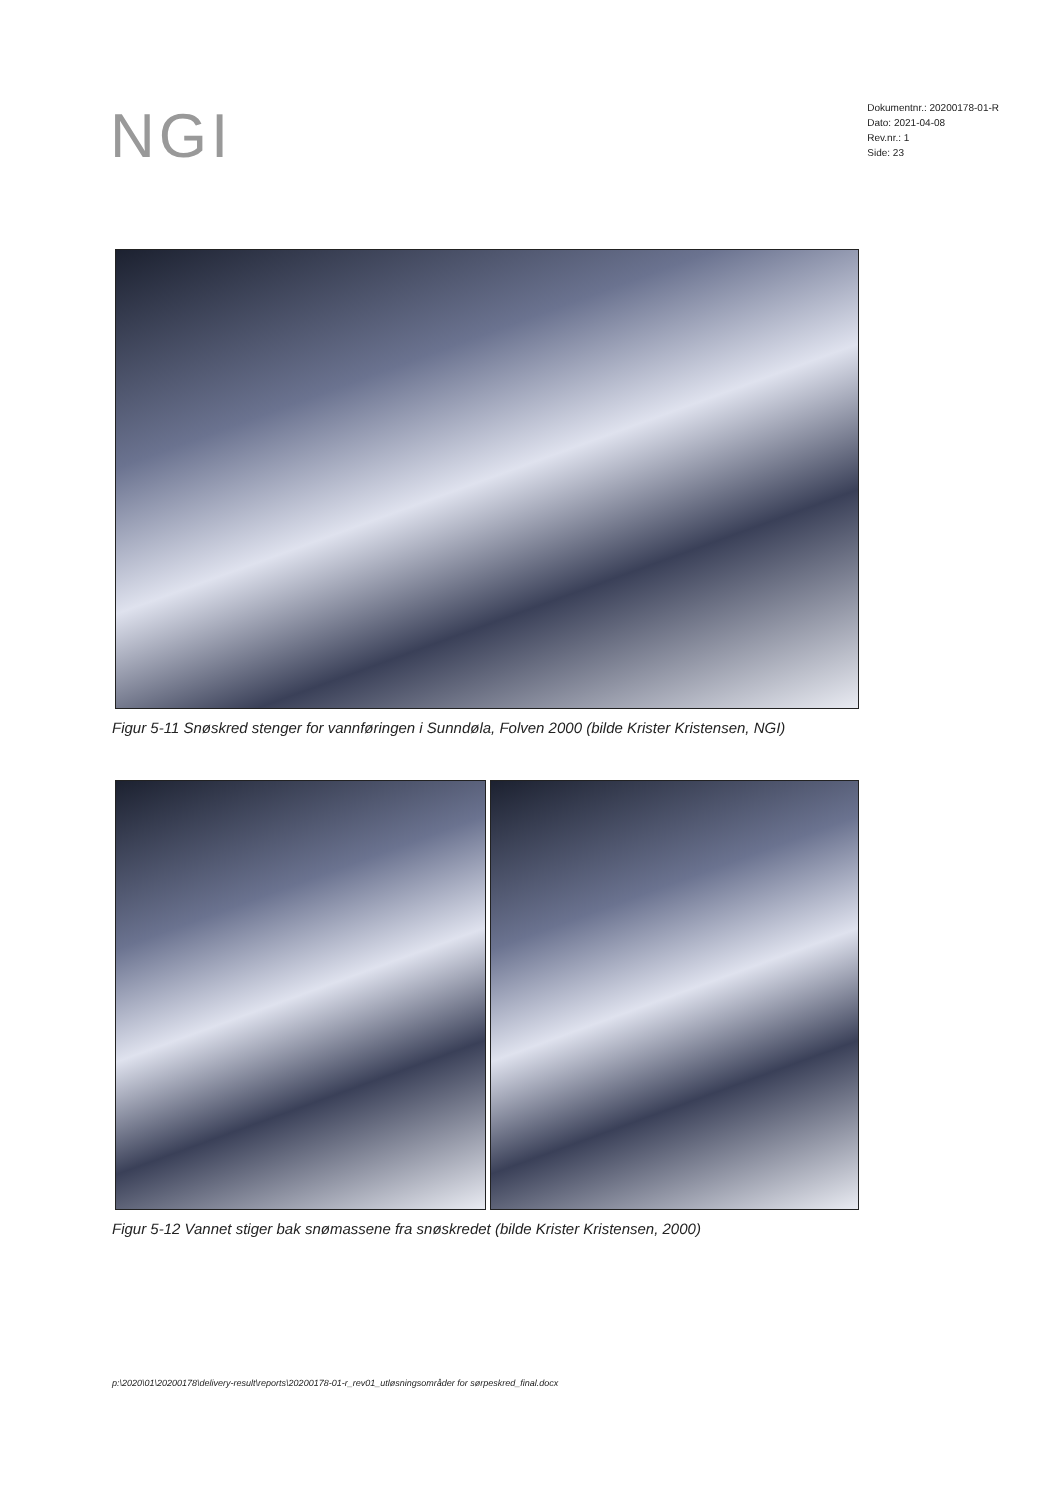NGI
Dokumentnr.: 20200178-01-R
Dato: 2021-04-08
Rev.nr.: 1
Side: 23
Figur 5-11 Snøskred stenger for vannføringen i Sunndøla, Folven 2000 (bilde Krister Kristensen, NGI)
Figur 5-12 Vannet stiger bak snømassene fra snøskredet (bilde Krister Kristensen, 2000)
p:\2020\01\20200178\delivery-result\reports\20200178-01-r_rev01_utløsningsområder for sørpeskred_final.docx